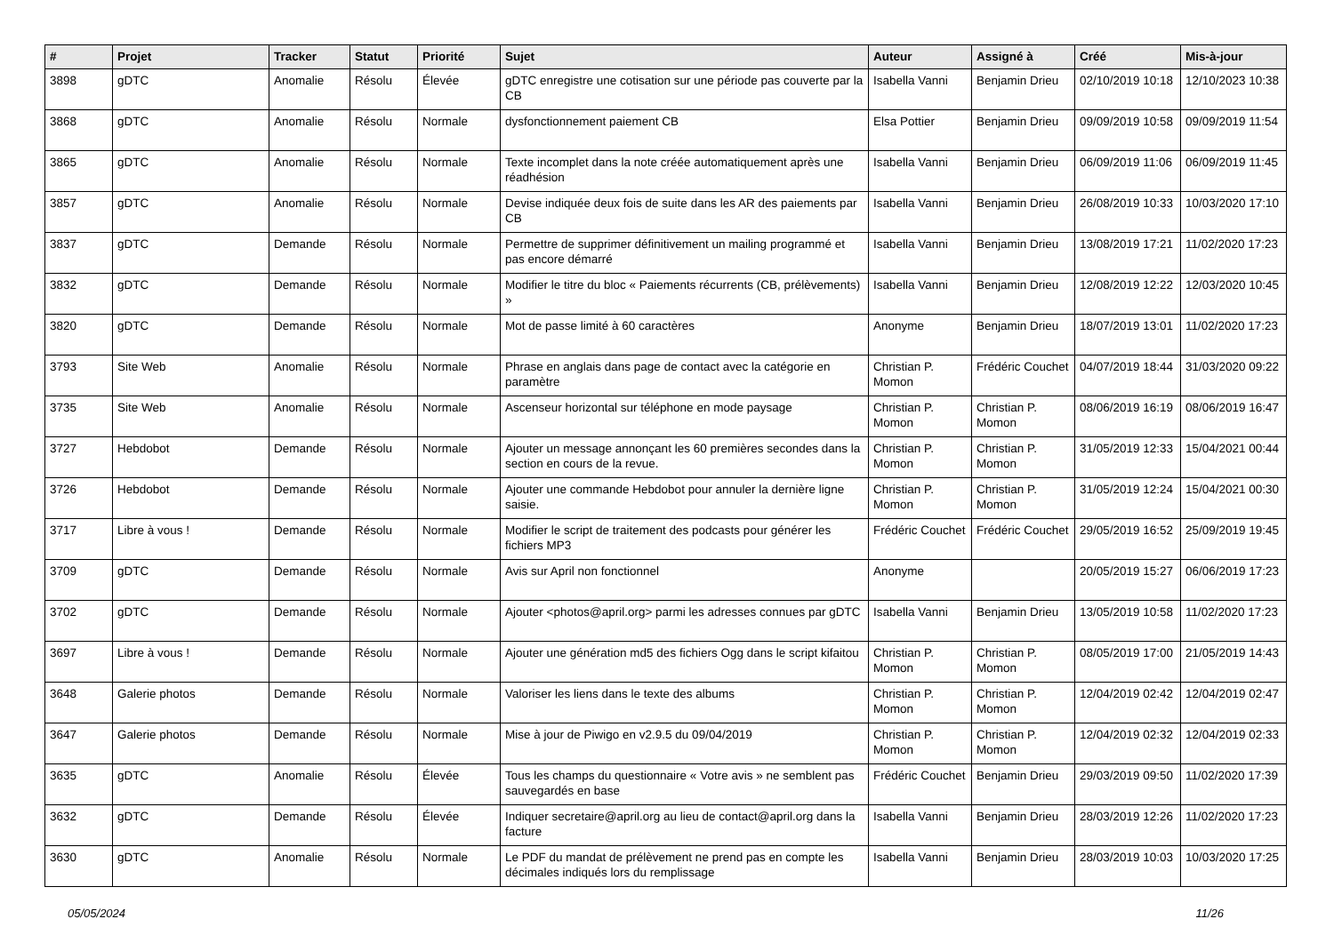| # | Projet | Tracker | Statut | Priorité | Sujet | Auteur | Assigné à | Créé | Mis-à-jour |
| --- | --- | --- | --- | --- | --- | --- | --- | --- | --- |
| 3898 | gDTC | Anomalie | Résolu | Élevée | gDTC enregistre une cotisation sur une période pas couverte par la CB | Isabella Vanni | Benjamin Drieu | 02/10/2019 10:18 | 12/10/2023 10:38 |
| 3868 | gDTC | Anomalie | Résolu | Normale | dysfonctionnement paiement CB | Elsa Pottier | Benjamin Drieu | 09/09/2019 10:58 | 09/09/2019 11:54 |
| 3865 | gDTC | Anomalie | Résolu | Normale | Texte incomplet dans la note créée automatiquement après une réadhésion | Isabella Vanni | Benjamin Drieu | 06/09/2019 11:06 | 06/09/2019 11:45 |
| 3857 | gDTC | Anomalie | Résolu | Normale | Devise indiquée deux fois de suite dans les AR des paiements par CB | Isabella Vanni | Benjamin Drieu | 26/08/2019 10:33 | 10/03/2020 17:10 |
| 3837 | gDTC | Demande | Résolu | Normale | Permettre de supprimer définitivement un mailing programmé et pas encore démarré | Isabella Vanni | Benjamin Drieu | 13/08/2019 17:21 | 11/02/2020 17:23 |
| 3832 | gDTC | Demande | Résolu | Normale | Modifier le titre du bloc « Paiements récurrents (CB, prélèvements) » | Isabella Vanni | Benjamin Drieu | 12/08/2019 12:22 | 12/03/2020 10:45 |
| 3820 | gDTC | Demande | Résolu | Normale | Mot de passe limité à 60 caractères | Anonyme | Benjamin Drieu | 18/07/2019 13:01 | 11/02/2020 17:23 |
| 3793 | Site Web | Anomalie | Résolu | Normale | Phrase en anglais dans page de contact avec la catégorie en paramètre | Christian P. Momon | Frédéric Couchet | 04/07/2019 18:44 | 31/03/2020 09:22 |
| 3735 | Site Web | Anomalie | Résolu | Normale | Ascenseur horizontal sur téléphone en mode paysage | Christian P. Momon | Christian P. Momon | 08/06/2019 16:19 | 08/06/2019 16:47 |
| 3727 | Hebdobot | Demande | Résolu | Normale | Ajouter un message annonçant les 60 premières secondes dans la section en cours de la revue. | Christian P. Momon | Christian P. Momon | 31/05/2019 12:33 | 15/04/2021 00:44 |
| 3726 | Hebdobot | Demande | Résolu | Normale | Ajouter une commande Hebdobot pour annuler la dernière ligne saisie. | Christian P. Momon | Christian P. Momon | 31/05/2019 12:24 | 15/04/2021 00:30 |
| 3717 | Libre à vous ! | Demande | Résolu | Normale | Modifier le script de traitement des podcasts pour générer les fichiers MP3 | Frédéric Couchet | Frédéric Couchet | 29/05/2019 16:52 | 25/09/2019 19:45 |
| 3709 | gDTC | Demande | Résolu | Normale | Avis sur April non fonctionnel | Anonyme | | 20/05/2019 15:27 | 06/06/2019 17:23 |
| 3702 | gDTC | Demande | Résolu | Normale | Ajouter <photos@april.org> parmi les adresses connues par gDTC | Isabella Vanni | Benjamin Drieu | 13/05/2019 10:58 | 11/02/2020 17:23 |
| 3697 | Libre à vous ! | Demande | Résolu | Normale | Ajouter une génération md5 des fichiers Ogg dans le script kifaitou | Christian P. Momon | Christian P. Momon | 08/05/2019 17:00 | 21/05/2019 14:43 |
| 3648 | Galerie photos | Demande | Résolu | Normale | Valoriser les liens dans le texte des albums | Christian P. Momon | Christian P. Momon | 12/04/2019 02:42 | 12/04/2019 02:47 |
| 3647 | Galerie photos | Demande | Résolu | Normale | Mise à jour de Piwigo en v2.9.5 du 09/04/2019 | Christian P. Momon | Christian P. Momon | 12/04/2019 02:32 | 12/04/2019 02:33 |
| 3635 | gDTC | Anomalie | Résolu | Élevée | Tous les champs du questionnaire « Votre avis » ne semblent pas sauvegardés en base | Frédéric Couchet | Benjamin Drieu | 29/03/2019 09:50 | 11/02/2020 17:39 |
| 3632 | gDTC | Demande | Résolu | Élevée | Indiquer secretaire@april.org au lieu de contact@april.org dans la facture | Isabella Vanni | Benjamin Drieu | 28/03/2019 12:26 | 11/02/2020 17:23 |
| 3630 | gDTC | Anomalie | Résolu | Normale | Le PDF du mandat de prélèvement ne prend pas en compte les décimales indiqués lors du remplissage | Isabella Vanni | Benjamin Drieu | 28/03/2019 10:03 | 10/03/2020 17:25 |
05/05/2024 11/26